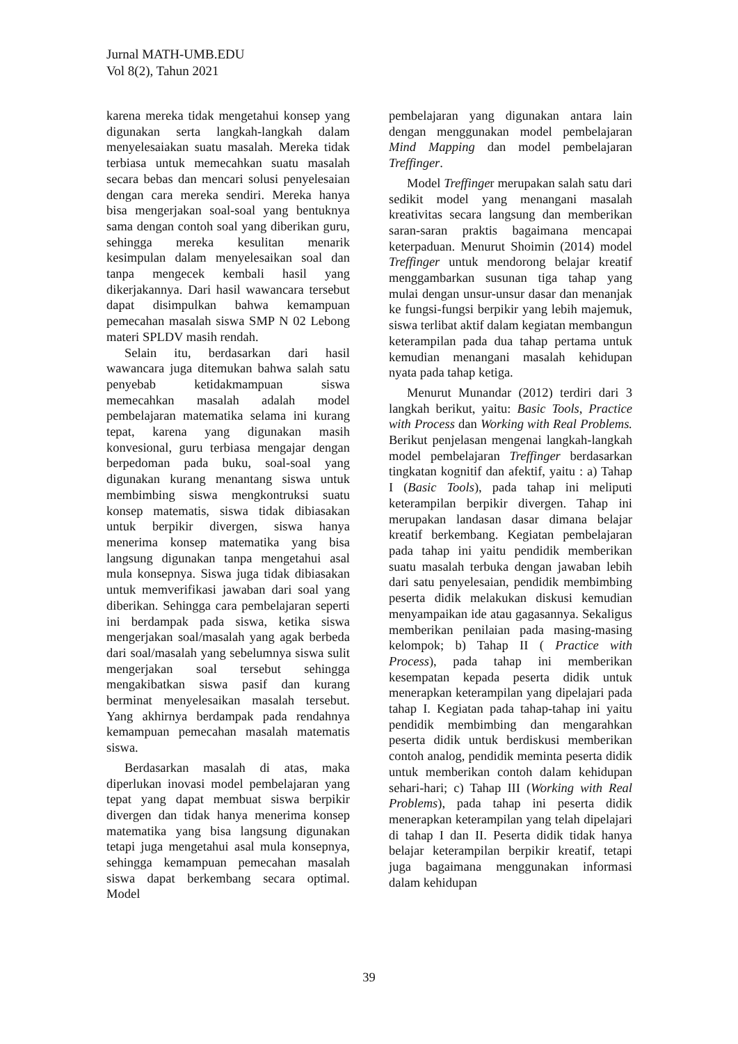Jurnal MATH-UMB.EDU
Vol 8(2), Tahun 2021
karena mereka tidak mengetahui konsep yang digunakan serta langkah-langkah dalam menyelesaiakan suatu masalah. Mereka tidak terbiasa untuk memecahkan suatu masalah secara bebas dan mencari solusi penyelesaian dengan cara mereka sendiri. Mereka hanya bisa mengerjakan soal-soal yang bentuknya sama dengan contoh soal yang diberikan guru, sehingga mereka kesulitan menarik kesimpulan dalam menyelesaikan soal dan tanpa mengecek kembali hasil yang dikerjakannya. Dari hasil wawancara tersebut dapat disimpulkan bahwa kemampuan pemecahan masalah siswa SMP N 02 Lebong materi SPLDV masih rendah.
Selain itu, berdasarkan dari hasil wawancara juga ditemukan bahwa salah satu penyebab ketidakmampuan siswa memecahkan masalah adalah model pembelajaran matematika selama ini kurang tepat, karena yang digunakan masih konvesional, guru terbiasa mengajar dengan berpedoman pada buku, soal-soal yang digunakan kurang menantang siswa untuk membimbing siswa mengkontruksi suatu konsep matematis, siswa tidak dibiasakan untuk berpikir divergen, siswa hanya menerima konsep matematika yang bisa langsung digunakan tanpa mengetahui asal mula konsepnya. Siswa juga tidak dibiasakan untuk memverifikasi jawaban dari soal yang diberikan. Sehingga cara pembelajaran seperti ini berdampak pada siswa, ketika siswa mengerjakan soal/masalah yang agak berbeda dari soal/masalah yang sebelumnya siswa sulit mengerjakan soal tersebut sehingga mengakibatkan siswa pasif dan kurang berminat menyelesaikan masalah tersebut. Yang akhirnya berdampak pada rendahnya kemampuan pemecahan masalah matematis siswa.
Berdasarkan masalah di atas, maka diperlukan inovasi model pembelajaran yang tepat yang dapat membuat siswa berpikir divergen dan tidak hanya menerima konsep matematika yang bisa langsung digunakan tetapi juga mengetahui asal mula konsepnya, sehingga kemampuan pemecahan masalah siswa dapat berkembang secara optimal. Model
pembelajaran yang digunakan antara lain dengan menggunakan model pembelajaran Mind Mapping dan model pembelajaran Treffinger.
Model Treffinger merupakan salah satu dari sedikit model yang menangani masalah kreativitas secara langsung dan memberikan saran-saran praktis bagaimana mencapai keterpaduan. Menurut Shoimin (2014) model Treffinger untuk mendorong belajar kreatif menggambarkan susunan tiga tahap yang mulai dengan unsur-unsur dasar dan menanjak ke fungsi-fungsi berpikir yang lebih majemuk, siswa terlibat aktif dalam kegiatan membangun keterampilan pada dua tahap pertama untuk kemudian menangani masalah kehidupan nyata pada tahap ketiga.
Menurut Munandar (2012) terdiri dari 3 langkah berikut, yaitu: Basic Tools, Practice with Process dan Working with Real Problems. Berikut penjelasan mengenai langkah-langkah model pembelajaran Treffinger berdasarkan tingkatan kognitif dan afektif, yaitu : a) Tahap I (Basic Tools), pada tahap ini meliputi keterampilan berpikir divergen. Tahap ini merupakan landasan dasar dimana belajar kreatif berkembang. Kegiatan pembelajaran pada tahap ini yaitu pendidik memberikan suatu masalah terbuka dengan jawaban lebih dari satu penyelesaian, pendidik membimbing peserta didik melakukan diskusi kemudian menyampaikan ide atau gagasannya. Sekaligus memberikan penilaian pada masing-masing kelompok; b) Tahap II ( Practice with Process), pada tahap ini memberikan kesempatan kepada peserta didik untuk menerapkan keterampilan yang dipelajari pada tahap I. Kegiatan pada tahap-tahap ini yaitu pendidik membimbing dan mengarahkan peserta didik untuk berdiskusi memberikan contoh analog, pendidik meminta peserta didik untuk memberikan contoh dalam kehidupan sehari-hari; c) Tahap III (Working with Real Problems), pada tahap ini peserta didik menerapkan keterampilan yang telah dipelajari di tahap I dan II. Peserta didik tidak hanya belajar keterampilan berpikir kreatif, tetapi juga bagaimana menggunakan informasi dalam kehidupan
39